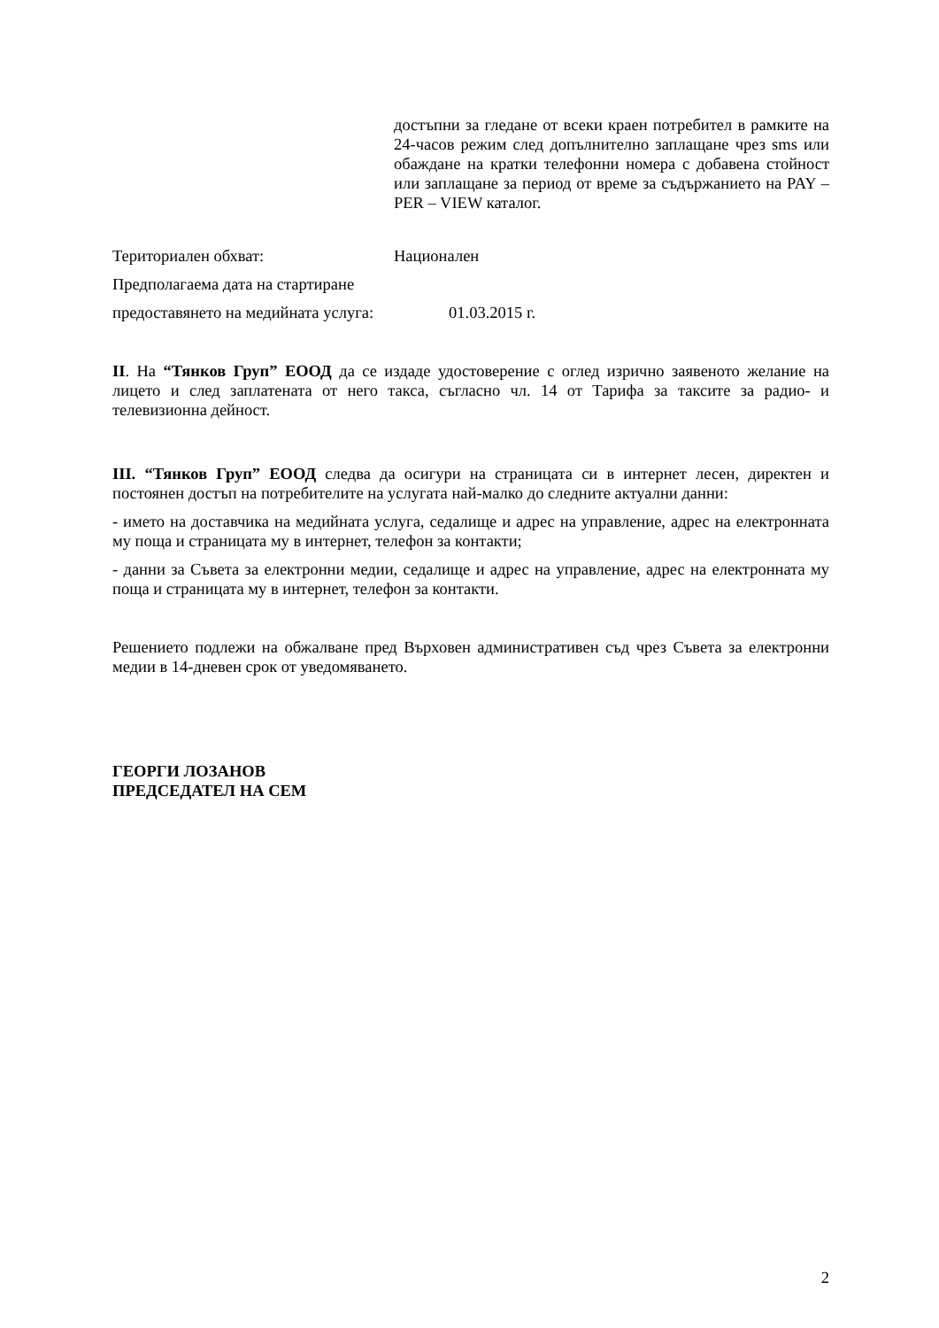достъпни за гледане от всеки краен потребител в рамките на 24-часов режим след допълнително заплащане чрез sms или обаждане на кратки телефонни номера с добавена стойност или заплащане за период от време за съдържанието на PAY – PER – VIEW каталог.
Териториален обхват: Национален
Предполагаема дата на стартиране
предоставянето на медийната услуга: 01.03.2015 г.
II. На “Тянков Груп” ЕООД да се издаде удостоверение с оглед изрично заявеното желание на лицето и след заплатената от него такса, съгласно чл. 14 от Тарифа за таксите за радио- и телевизионна дейност.
III. “Тянков Груп” ЕООД следва да осигури на страницата си в интернет лесен, директен и постоянен достъп на потребителите на услугата най-малко до следните актуални данни:
- името на доставчика на медийната услуга, седалище и адрес на управление, адрес на електронната му поща и страницата му в интернет, телефон за контакти;
- данни за Съвета за електронни медии, седалище и адрес на управление, адрес на електронната му поща и страницата му в интернет, телефон за контакти.
Решението подлежи на обжалване пред Върховен административен съд чрез Съвета за електронни медии в 14-дневен срок от уведомяването.
ГЕОРГИ ЛОЗАНОВ
ПРЕДСЕДАТЕЛ НА СЕМ
2